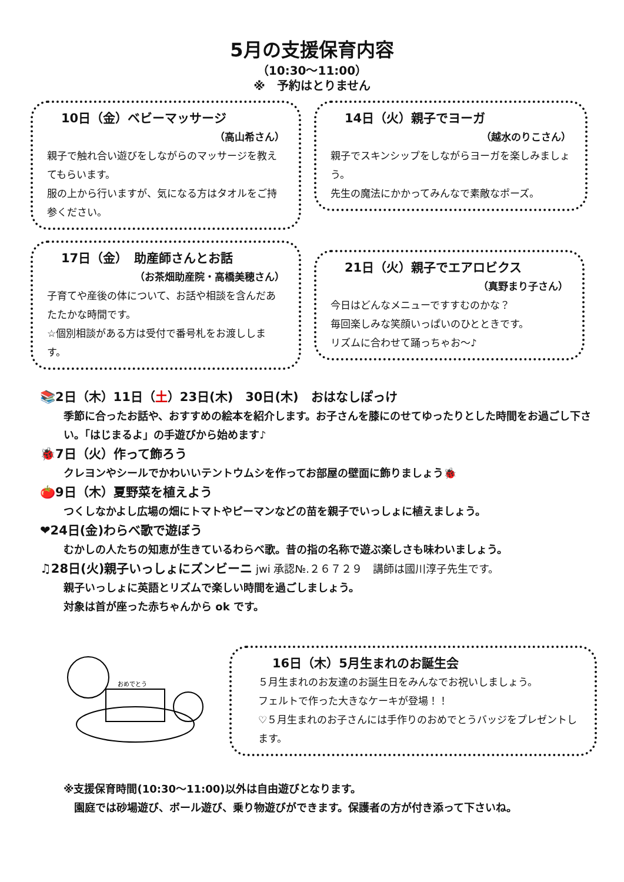5月の支援保育内容
（10:30～11:00）
※　予約はとりません
10日（金）ベビーマッサージ
（高山希さん）
親子で触れ合い遊びをしながらのマッサージを教えてもらいます。
服の上から行いますが、気になる方はタオルをご持参ください。
14日（火）親子でヨーガ
（越水のりこさん）
親子でスキンシップをしながらヨーガを楽しみましょう。
先生の魔法にかかってみんなで素敵なポーズ。
17日（金）　助産師さんとお話
（お茶畑助産院・高橋美穂さん）
子育てや産後の体について、お話や相談を含んだあたたかな時間です。
☆個別相談がある方は受付で番号札をお渡しします。
21日（火）親子でエアロビクス
（真野まり子さん）
今日はどんなメニューですすむのかな？
毎回楽しみな笑顔いっぱいのひとときです。
リズムに合わせて踊っちゃお～♪
📚2日（木）11日（土）23日(木)　30日(木)　おはなしぽっけ
季節に合ったお話や、おすすめの絵本を紹介します。お子さんを膝にのせてゆったりとした時間をお過ごし下さい。「はじまるよ」の手遊びから始めます♪
🐞7日（火）作って飾ろう
クレヨンやシールでかわいいテントウムシを作ってお部屋の壁面に飾りましょう🐞
🍅9日（木）夏野菜を植えよう
つくしなかよし広場の畑にトマトやピーマンなどの苗を親子でいっしょに植えましょう。
❤24日(金)わらべ歌で遊ぼう
むかしの人たちの知恵が生きているわらべ歌。昔の指の名称で遊ぶ楽しさも味わいましょう。
♫28日(火)親子いっしょにズンビーニ jwi 承認№.２６７２９　講師は國川淳子先生です。
親子いっしょに英語とリズムで楽しい時間を過ごしましょう。
対象は首が座った赤ちゃんから ok です。
おめでとう
16日（木）5月生まれのお誕生会
５月生まれのお友達のお誕生日をみんなでお祝いしましょう。
フェルトで作った大きなケーキが登場！！
♡５月生まれのお子さんには手作りのおめでとうバッジをプレゼントします。
※支援保育時間(10:30～11:00)以外は自由遊びとなります。
　園庭では砂場遊び、ボール遊び、乗り物遊びができます。保護者の方が付き添って下さいね。